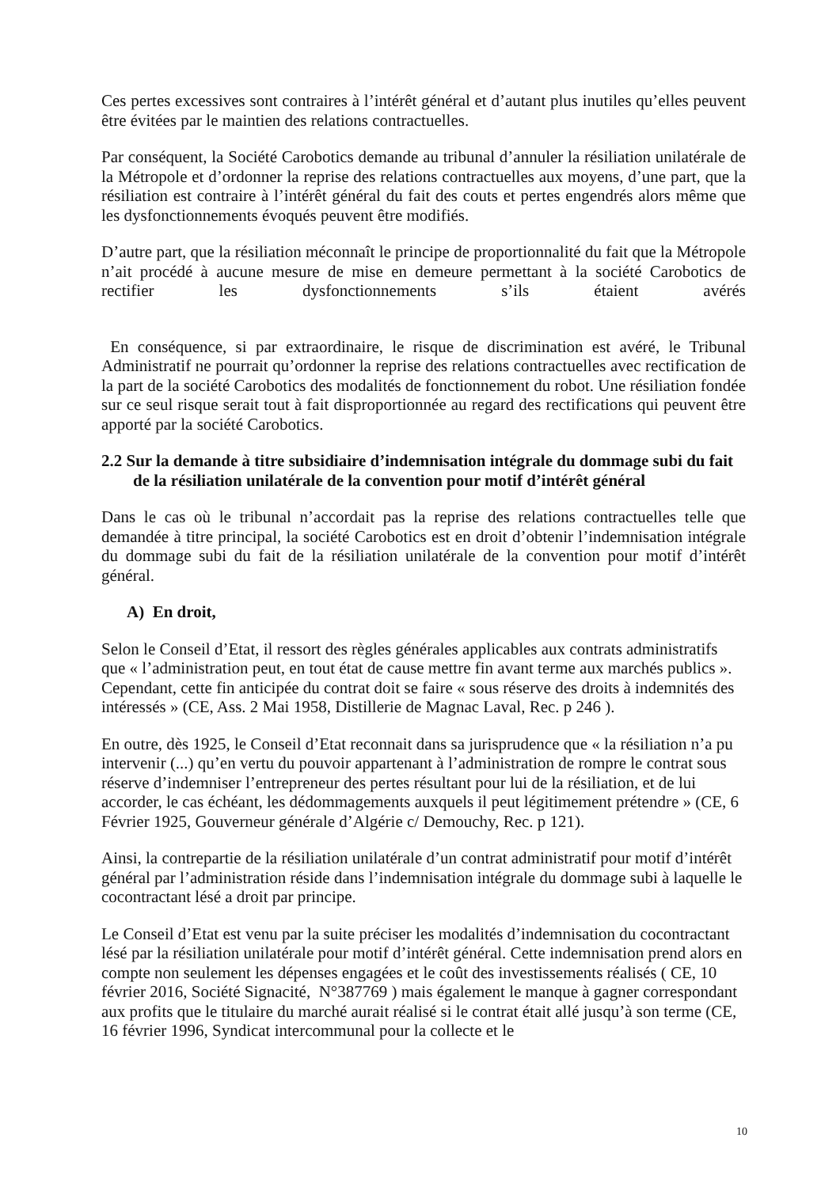Ces pertes excessives sont contraires à l’intérêt général et d’autant plus inutiles qu’elles peuvent être évitées par le maintien des relations contractuelles.
Par conséquent, la Société Carobotics demande au tribunal d’annuler la résiliation unilatérale de la Métropole et d’ordonner la reprise des relations contractuelles aux moyens, d’une part, que la résiliation est contraire à l’intérêt général du fait des couts et pertes engendrés alors même que les dysfonctionnements évoqués peuvent être modifiés.
D’autre part, que la résiliation méconnaît le principe de proportionnalité du fait que la Métropole n’ait procédé à aucune mesure de mise en demeure permettant à la société Carobotics de rectifier les dysfonctionnements s’ils étaient avérés
En conséquence, si par extraordinaire, le risque de discrimination est avéré, le Tribunal Administratif ne pourrait qu’ordonner la reprise des relations contractuelles avec rectification de la part de la société Carobotics des modalités de fonctionnement du robot. Une résiliation fondée sur ce seul risque serait tout à fait disproportionnée au regard des rectifications qui peuvent être apporté par la société Carobotics.
2.2 Sur la demande à titre subsidiaire d’indemnisation intégrale du dommage subi du fait de la résiliation unilatérale de la convention pour motif d’intérêt général
Dans le cas où le tribunal n’accordait pas la reprise des relations contractuelles telle que demandée à titre principal, la société Carobotics est en droit d’obtenir l’indemnisation intégrale du dommage subi du fait de la résiliation unilatérale de la convention pour motif d’intérêt général.
A) En droit,
Selon le Conseil d’Etat, il ressort des règles générales applicables aux contrats administratifs que « l’administration peut, en tout état de cause mettre fin avant terme aux marchés publics ». Cependant, cette fin anticipée du contrat doit se faire « sous réserve des droits à indemnités des intéressés » (CE, Ass. 2 Mai 1958, Distillerie de Magnac Laval, Rec. p 246 ).
En outre, dès 1925, le Conseil d’Etat reconnait dans sa jurisprudence que « la résiliation n’a pu intervenir (...) qu’en vertu du pouvoir appartenant à l’administration de rompre le contrat sous réserve d’indemniser l’entrepreneur des pertes résultant pour lui de la résiliation, et de lui accorder, le cas échéant, les dédommagements auxquels il peut légitimement prétendre » (CE, 6 Février 1925, Gouverneur générale d’Algérie c/ Demouchy, Rec. p 121).
Ainsi, la contrepartie de la résiliation unilatérale d’un contrat administratif pour motif d’intérêt général par l’administration réside dans l’indemnisation intégrale du dommage subi à laquelle le cocontractant lésé a droit par principe.
Le Conseil d’Etat est venu par la suite préciser les modalités d’indemnisation du cocontractant lésé par la résiliation unilatérale pour motif d’intérêt général. Cette indemnisation prend alors en compte non seulement les dépenses engagées et le coût des investissements réalisés ( CE, 10 février 2016, Société Signacité, N°387769 ) mais également le manque à gagner correspondant aux profits que le titulaire du marché aurait réalisé si le contrat était allé jusqu’à son terme (CE, 16 février 1996, Syndicat intercommunal pour la collecte et le
10